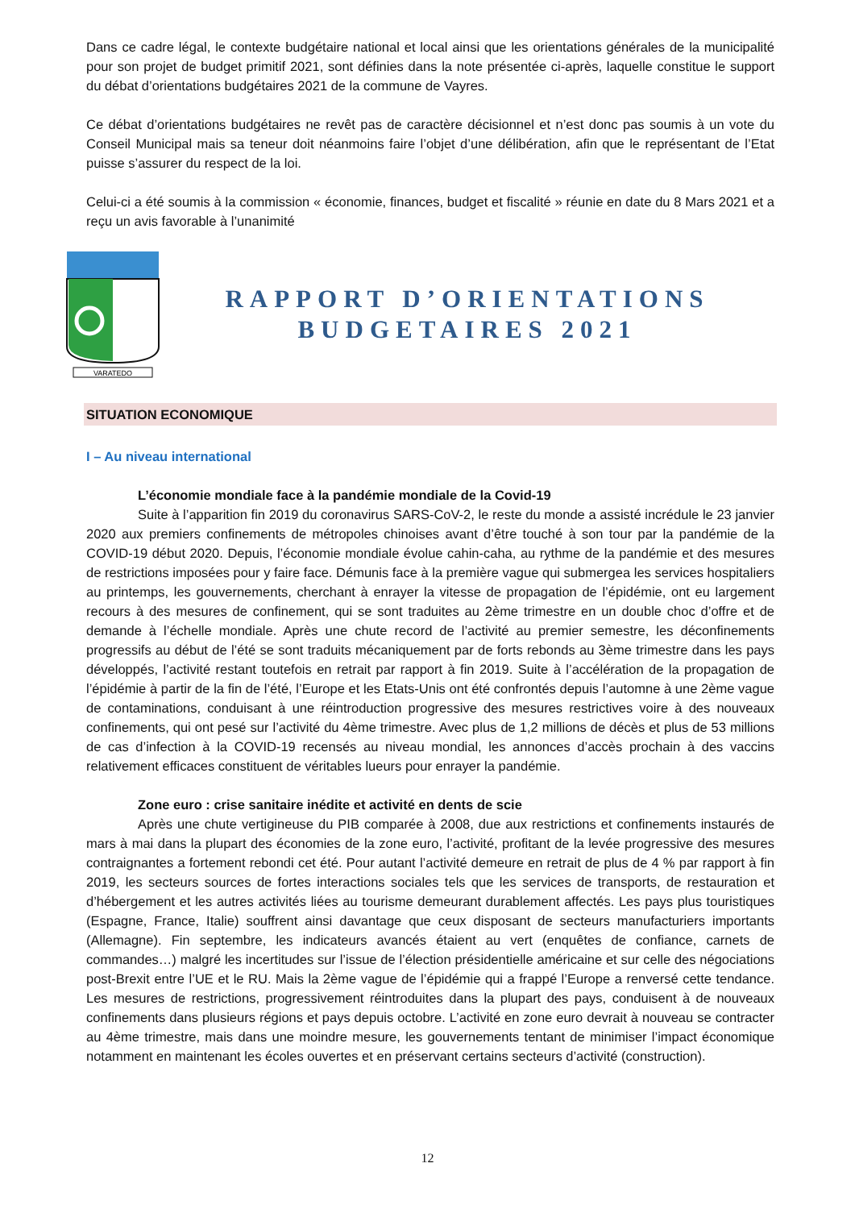Dans ce cadre légal, le contexte budgétaire national et local ainsi que les orientations générales de la municipalité pour son projet de budget primitif 2021, sont définies dans la note présentée ci-après, laquelle constitue le support du débat d’orientations budgétaires 2021 de la commune de Vayres.
Ce débat d’orientations budgétaires ne revêt pas de caractère décisionnel et n’est donc pas soumis à un vote du Conseil Municipal mais sa teneur doit néanmoins faire l’objet d’une délibération, afin que le représentant de l’Etat puisse s’assurer du respect de la loi.
Celui-ci a été soumis à la commission « économie, finances, budget et fiscalité » réunie en date du 8 Mars 2021 et a reçu un avis favorable à l’unanimité
VARATEDO
RAPPORT D’ORIENTATIONS
BUDGETAIRES 2021
SITUATION ECONOMIQUE
I – Au niveau international
L’économie mondiale face à la pandémie mondiale de la Covid-19
Suite à l’apparition fin 2019 du coronavirus SARS-CoV-2, le reste du monde a assisté incrédule le 23 janvier 2020 aux premiers confinements de métropoles chinoises avant d’être touché à son tour par la pandémie de la COVID-19 début 2020. Depuis, l’économie mondiale évolue cahin-caha, au rythme de la pandémie et des mesures de restrictions imposées pour y faire face. Démunis face à la première vague qui submergea les services hospitaliers au printemps, les gouvernements, cherchant à enrayer la vitesse de propagation de l’épidémie, ont eu largement recours à des mesures de confinement, qui se sont traduites au 2ème trimestre en un double choc d’offre et de demande à l’échelle mondiale. Après une chute record de l’activité au premier semestre, les déconfinements progressifs au début de l’été se sont traduits mécaniquement par de forts rebonds au 3ème trimestre dans les pays développés, l’activité restant toutefois en retrait par rapport à fin 2019. Suite à l’accélération de la propagation de l’épidémie à partir de la fin de l’été, l’Europe et les Etats-Unis ont été confrontés depuis l’automne à une 2ème vague de contaminations, conduisant à une réintroduction progressive des mesures restrictives voire à des nouveaux confinements, qui ont pesé sur l’activité du 4ème trimestre. Avec plus de 1,2 millions de décès et plus de 53 millions de cas d’infection à la COVID-19 recensés au niveau mondial, les annonces d’accès prochain à des vaccins relativement efficaces constituent de véritables lueurs pour enrayer la pandémie.
Zone euro : crise sanitaire inédite et activité en dents de scie
Après une chute vertigineuse du PIB comparée à 2008, due aux restrictions et confinements instaurés de mars à mai dans la plupart des économies de la zone euro, l’activité, profitant de la levée progressive des mesures contraignantes a fortement rebondi cet été. Pour autant l’activité demeure en retrait de plus de 4 % par rapport à fin 2019, les secteurs sources de fortes interactions sociales tels que les services de transports, de restauration et d’hébergement et les autres activités liées au tourisme demeurant durablement affectés. Les pays plus touristiques (Espagne, France, Italie) souffrent ainsi davantage que ceux disposant de secteurs manufacturiers importants (Allemagne). Fin septembre, les indicateurs avancés étaient au vert (enquêtes de confiance, carnets de commandes…) malgré les incertitudes sur l’issue de l’élection présidentielle américaine et sur celle des négociations post-Brexit entre l’UE et le RU. Mais la 2ème vague de l’épidémie qui a frappé l’Europe a renversé cette tendance. Les mesures de restrictions, progressivement réintroduites dans la plupart des pays, conduisent à de nouveaux confinements dans plusieurs régions et pays depuis octobre. L’activité en zone euro devrait à nouveau se contracter au 4ème trimestre, mais dans une moindre mesure, les gouvernements tentant de minimiser l’impact économique notamment en maintenant les écoles ouvertes et en préservant certains secteurs d’activité (construction).
12